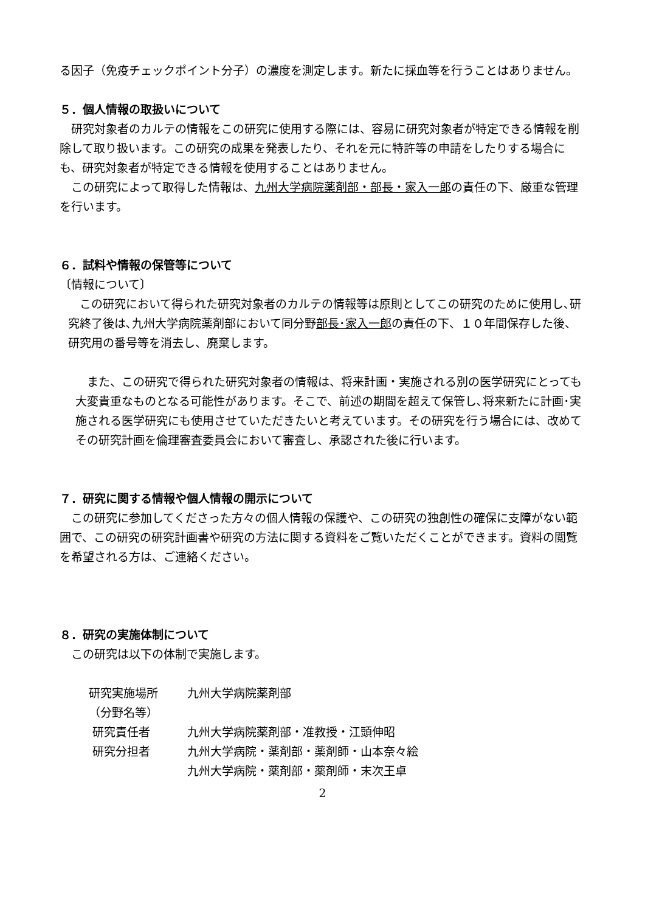る因子（免疫チェックポイント分子）の濃度を測定します。新たに採血等を行うことはありません。
５．個人情報の取扱いについて
研究対象者のカルテの情報をこの研究に使用する際には、容易に研究対象者が特定できる情報を削除して取り扱います。この研究の成果を発表したり、それを元に特許等の申請をしたりする場合にも、研究対象者が特定できる情報を使用することはありません。
この研究によって取得した情報は、九州大学病院薬剤部・部長・家入一郎の責任の下、厳重な管理を行います。
６．試料や情報の保管等について
〔情報について〕
この研究において得られた研究対象者のカルテの情報等は原則としてこの研究のために使用し､研究終了後は､九州大学病院薬剤部において同分野部長･家入一郎の責任の下、１０年間保存した後、研究用の番号等を消去し、廃棄します。
また、この研究で得られた研究対象者の情報は、将来計画・実施される別の医学研究にとっても大変貴重なものとなる可能性があります。そこで、前述の期間を超えて保管し､将来新たに計画･実施される医学研究にも使用させていただきたいと考えています。その研究を行う場合には、改めてその研究計画を倫理審査委員会において審査し、承認された後に行います。
７．研究に関する情報や個人情報の開示について
この研究に参加してくださった方々の個人情報の保護や、この研究の独創性の確保に支障がない範囲で、この研究の研究計画書や研究の方法に関する資料をご覧いただくことができます。資料の閲覧を希望される方は、ご連絡ください。
８．研究の実施体制について
この研究は以下の体制で実施します。
| 研究実施場所 （分野名等） | 九州大学病院薬剤部 |
| 研究責任者 | 九州大学病院薬剤部・准教授・江頭伸昭 |
| 研究分担者 | 九州大学病院・薬剤部・薬剤師・山本奈々絵 九州大学病院・薬剤部・薬剤師・末次王卓 |
2